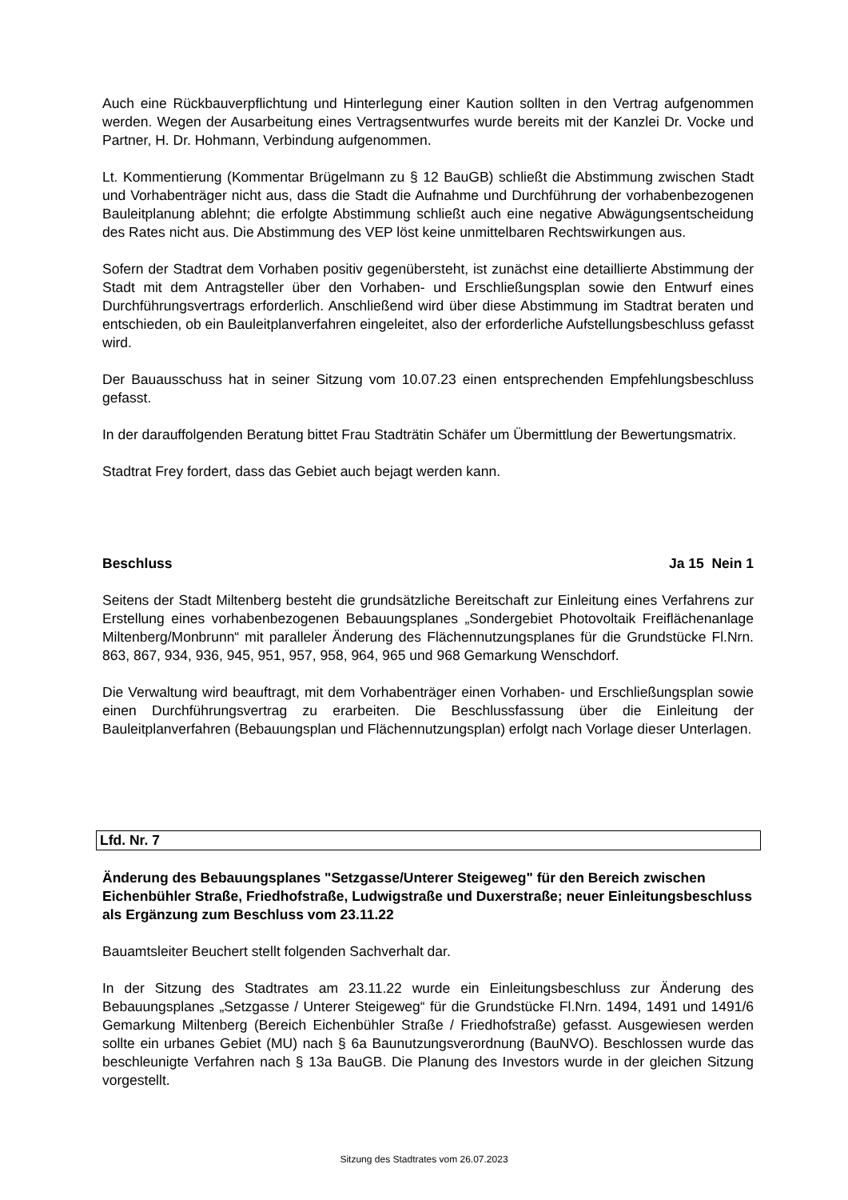Auch eine Rückbauverpflichtung und Hinterlegung einer Kaution sollten in den Vertrag aufgenommen werden. Wegen der Ausarbeitung eines Vertragsentwurfes wurde bereits mit der Kanzlei Dr. Vocke und Partner, H. Dr. Hohmann, Verbindung aufgenommen.
Lt. Kommentierung (Kommentar Brügelmann zu § 12 BauGB) schließt die Abstimmung zwischen Stadt und Vorhabenträger nicht aus, dass die Stadt die Aufnahme und Durchführung der vorhabenbezogenen Bauleitplanung ablehnt; die erfolgte Abstimmung schließt auch eine negative Abwägungsentscheidung des Rates nicht aus. Die Abstimmung des VEP löst keine unmittelbaren Rechtswirkungen aus.
Sofern der Stadtrat dem Vorhaben positiv gegenübersteht, ist zunächst eine detaillierte Abstimmung der Stadt mit dem Antragsteller über den Vorhaben- und Erschließungsplan sowie den Entwurf eines Durchführungsvertrags erforderlich. Anschließend wird über diese Abstimmung im Stadtrat beraten und entschieden, ob ein Bauleitplanverfahren eingeleitet, also der erforderliche Aufstellungsbeschluss gefasst wird.
Der Bauausschuss hat in seiner Sitzung vom 10.07.23 einen entsprechenden Empfehlungsbeschluss gefasst.
In der darauffolgenden Beratung bittet Frau Stadträtin Schäfer um Übermittlung der Bewertungsmatrix.
Stadtrat Frey fordert, dass das Gebiet auch bejagt werden kann.
Beschluss Ja 15 Nein 1
Seitens der Stadt Miltenberg besteht die grundsätzliche Bereitschaft zur Einleitung eines Verfahrens zur Erstellung eines vorhabenbezogenen Bebauungsplanes „Sondergebiet Photovoltaik Freiflächenanlage Miltenberg/Monbrunn“ mit paralleler Änderung des Flächennutzungsplanes für die Grundstücke Fl.Nrn. 863, 867, 934, 936, 945, 951, 957, 958, 964, 965 und 968 Gemarkung Wenschdorf.
Die Verwaltung wird beauftragt, mit dem Vorhabenträger einen Vorhaben- und Erschließungsplan sowie einen Durchführungsvertrag zu erarbeiten. Die Beschlussfassung über die Einleitung der Bauleitplanverfahren (Bebauungsplan und Flächennutzungsplan) erfolgt nach Vorlage dieser Unterlagen.
Lfd. Nr. 7
Änderung des Bebauungsplanes "Setzgasse/Unterer Steigeweg" für den Bereich zwischen Eichenbühler Straße, Friedhofstraße, Ludwigstraße und Duxerstraße; neuer Einleitungsbeschluss als Ergänzung zum Beschluss vom 23.11.22
Bauamtsleiter Beuchert stellt folgenden Sachverhalt dar.
In der Sitzung des Stadtrates am 23.11.22 wurde ein Einleitungsbeschluss zur Änderung des Bebauungsplanes „Setzgasse / Unterer Steigeweg“ für die Grundstücke Fl.Nrn. 1494, 1491 und 1491/6 Gemarkung Miltenberg (Bereich Eichenbühler Straße / Friedhofstraße) gefasst. Ausgewiesen werden sollte ein urbanes Gebiet (MU) nach § 6a Baunutzungsverordnung (BauNVO). Beschlossen wurde das beschleunigte Verfahren nach § 13a BauGB. Die Planung des Investors wurde in der gleichen Sitzung vorgestellt.
Sitzung des Stadtrates vom 26.07.2023